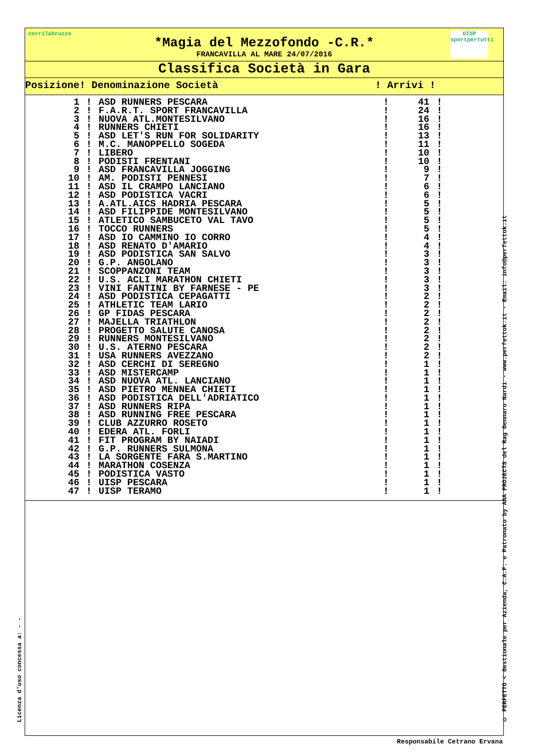corrilabruzzo
UISP sportpertutti
*Magia del Mezzofondo -C.R.*
FRANCAVILLA AL MARE 24/07/2016
Classifica Società in Gara
Posizione! Denominazione Società ! Arrivi !
| 1 | ! | ASD RUNNERS PESCARA | ! | 41 | ! |
| 2 | ! | F.A.R.T. SPORT FRANCAVILLA | ! | 24 | ! |
| 3 | ! | NUOVA ATL.MONTESILVANO | ! | 16 | ! |
| 4 | ! | RUNNERS CHIETI | ! | 16 | ! |
| 5 | ! | ASD LET'S RUN FOR SOLIDARITY | ! | 13 | ! |
| 6 | ! | M.C. MANOPPELLO SOGEDA | ! | 11 | ! |
| 7 | ! | LIBERO | ! | 10 | ! |
| 8 | ! | PODISTI FRENTANI | ! | 10 | ! |
| 9 | ! | ASD FRANCAVILLA JOGGING | ! | 9 | ! |
| 10 | ! | AM. PODISTI PENNESI | ! | 7 | ! |
| 11 | ! | ASD IL CRAMPO LANCIANO | ! | 6 | ! |
| 12 | ! | ASD PODISTICA VACRI | ! | 6 | ! |
| 13 | ! | A.ATL.AICS HADRIA PESCARA | ! | 5 | ! |
| 14 | ! | ASD FILIPPIDE MONTESILVANO | ! | 5 | ! |
| 15 | ! | ATLETICO SAMBUCETO VAL TAVO | ! | 5 | ! |
| 16 | ! | TOCCO RUNNERS | ! | 5 | ! |
| 17 | ! | ASD IO CAMMINO IO CORRO | ! | 4 | ! |
| 18 | ! | ASD RENATO D'AMARIO | ! | 4 | ! |
| 19 | ! | ASD PODISTICA SAN SALVO | ! | 3 | ! |
| 20 | ! | G.P. ANGOLANO | ! | 3 | ! |
| 21 | ! | SCOPPANZONI TEAM | ! | 3 | ! |
| 22 | ! | U.S. ACLI MARATHON CHIETI | ! | 3 | ! |
| 23 | ! | VINI FANTINI BY FARNESE - PE | ! | 3 | ! |
| 24 | ! | ASD PODISTICA CEPAGATTI | ! | 2 | ! |
| 25 | ! | ATHLETIC TEAM LARIO | ! | 2 | ! |
| 26 | ! | GP FIDAS PESCARA | ! | 2 | ! |
| 27 | ! | MAJELLA TRIATHLON | ! | 2 | ! |
| 28 | ! | PROGETTO SALUTE CANOSA | ! | 2 | ! |
| 29 | ! | RUNNERS MONTESILVANO | ! | 2 | ! |
| 30 | ! | U.S. ATERNO PESCARA | ! | 2 | ! |
| 31 | ! | USA RUNNERS AVEZZANO | ! | 2 | ! |
| 32 | ! | ASD CERCHI DI SEREGNO | ! | 1 | ! |
| 33 | ! | ASD MISTERCAMP | ! | 1 | ! |
| 34 | ! | ASD NUOVA ATL. LANCIANO | ! | 1 | ! |
| 35 | ! | ASD PIETRO MENNEA CHIETI | ! | 1 | ! |
| 36 | ! | ASD PODISTICA DELL'ADRIATICO | ! | 1 | ! |
| 37 | ! | ASD RUNNERS RIPA | ! | 1 | ! |
| 38 | ! | ASD RUNNING FREE PESCARA | ! | 1 | ! |
| 39 | ! | CLUB AZZURRO ROSETO | ! | 1 | ! |
| 40 | ! | EDERA ATL. FORLI | ! | 1 | ! |
| 41 | ! | FIT PROGRAM BY NAIADI | ! | 1 | ! |
| 42 | ! | G.P. RUNNERS SULMONA | ! | 1 | ! |
| 43 | ! | LA SORGENTE FARA S.MARTINO | ! | 1 | ! |
| 44 | ! | MARATHON COSENZA | ! | 1 | ! |
| 45 | ! | PODISTICA VASTO | ! | 1 | ! |
| 46 | ! | UISP PESCARA | ! | 1 | ! |
| 47 | ! | UISP TERAMO | ! | 1 | ! |
Licenza d'uso concessa a: - -
© PERFETTO < Gestionale per Azienda, C.A.F. e Patronato by AAA PROJECTS del Rag Gennaro Nardi - www.perfettok.it - Email: info@perfettok.it
Responsabile Cetrano Ervana